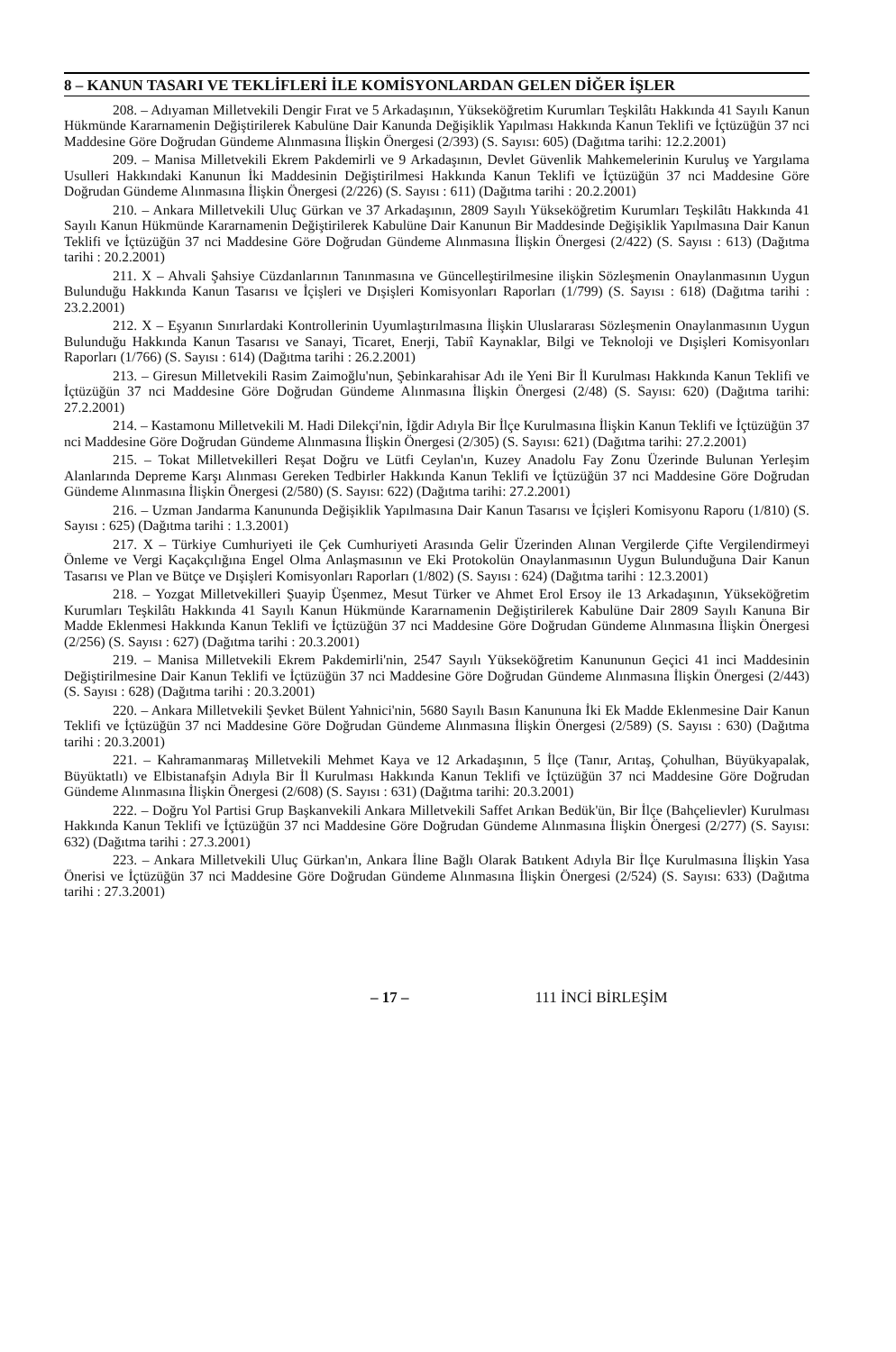8 – KANUN TASARI VE TEKLİFLERİ İLE KOMİSYONLARDAN GELEN DİĞER İŞLER
208. – Adıyaman Milletvekili Dengir Fırat ve 5 Arkadaşının, Yükseköğretim Kurumları Teşkilâtı Hakkında 41 Sayılı Kanun Hükmünde Kararnamenin Değiştirilerek Kabulüne Dair Kanunda Değişiklik Yapılması Hakkında Kanun Teklifi ve İçtüzüğün 37 nci Maddesine Göre Doğrudan Gündeme Alınmasına İlişkin Önergesi (2/393) (S. Sayısı: 605) (Dağıtma tarihi: 12.2.2001)
209. – Manisa Milletvekili Ekrem Pakdemirli ve 9 Arkadaşının, Devlet Güvenlik Mahkemelerinin Kuruluş ve Yargılama Usulleri Hakkındaki Kanunun İki Maddesinin Değiştirilmesi Hakkında Kanun Teklifi ve İçtüzüğün 37 nci Maddesine Göre Doğrudan Gündeme Alınmasına İlişkin Önergesi (2/226) (S. Sayısı : 611) (Dağıtma tarihi : 20.2.2001)
210. – Ankara Milletvekili Uluç Gürkan ve 37 Arkadaşının, 2809 Sayılı Yükseköğretim Kurumları Teşkilâtı Hakkında 41 Sayılı Kanun Hükmünde Kararnamenin Değiştirilerek Kabulüne Dair Kanunun Bir Maddesinde Değişiklik Yapılmasına Dair Kanun Teklifi ve İçtüzüğün 37 nci Maddesine Göre Doğrudan Gündeme Alınmasına İlişkin Önergesi (2/422) (S. Sayısı : 613) (Dağıtma tarihi : 20.2.2001)
211. X – Ahvali Şahsiye Cüzdanlarının Tanınmasına ve Güncelleştirilmesine ilişkin Sözleşmenin Onaylanmasının Uygun Bulunduğu Hakkında Kanun Tasarısı ve İçişleri ve Dışişleri Komisyonları Raporları (1/799) (S. Sayısı : 618) (Dağıtma tarihi : 23.2.2001)
212. X – Eşyanın Sınırlardaki Kontrollerinin Uyumlaştırılmasına İlişkin Uluslararası Sözleşmenin Onaylanmasının Uygun Bulunduğu Hakkında Kanun Tasarısı ve Sanayi, Ticaret, Enerji, Tabiî Kaynaklar, Bilgi ve Teknoloji ve Dışişleri Komisyonları Raporları (1/766) (S. Sayısı : 614) (Dağıtma tarihi : 26.2.2001)
213. – Giresun Milletvekili Rasim Zaimoğlu'nun, Şebinkarahisar Adı ile Yeni Bir İl Kurulması Hakkında Kanun Teklifi ve İçtüzüğün 37 nci Maddesine Göre Doğrudan Gündeme Alınmasına İlişkin Önergesi (2/48) (S. Sayısı: 620) (Dağıtma tarihi: 27.2.2001)
214. – Kastamonu Milletvekili M. Hadi Dilekçi'nin, İğdir Adıyla Bir İlçe Kurulmasına İlişkin Kanun Teklifi ve İçtüzüğün 37 nci Maddesine Göre Doğrudan Gündeme Alınmasına İlişkin Önergesi (2/305) (S. Sayısı: 621) (Dağıtma tarihi: 27.2.2001)
215. – Tokat Milletvekilleri Reşat Doğru ve Lütfi Ceylan'ın, Kuzey Anadolu Fay Zonu Üzerinde Bulunan Yerleşim Alanlarında Depreme Karşı Alınması Gereken Tedbirler Hakkında Kanun Teklifi ve İçtüzüğün 37 nci Maddesine Göre Doğrudan Gündeme Alınmasına İlişkin Önergesi (2/580) (S. Sayısı: 622) (Dağıtma tarihi: 27.2.2001)
216. – Uzman Jandarma Kanununda Değişiklik Yapılmasına Dair Kanun Tasarısı ve İçişleri Komisyonu Raporu (1/810) (S. Sayısı : 625) (Dağıtma tarihi : 1.3.2001)
217. X – Türkiye Cumhuriyeti ile Çek Cumhuriyeti Arasında Gelir Üzerinden Alınan Vergilerde Çifte Vergilendirmeyi Önleme ve Vergi Kaçakçılığına Engel Olma Anlaşmasının ve Eki Protokolün Onaylanmasının Uygun Bulunduğuna Dair Kanun Tasarısı ve Plan ve Bütçe ve Dışişleri Komisyonları Raporları (1/802) (S. Sayısı : 624) (Dağıtma tarihi : 12.3.2001)
218. – Yozgat Milletvekilleri Şuayip Üşenmez, Mesut Türker ve Ahmet Erol Ersoy ile 13 Arkadaşının, Yükseköğretim Kurumları Teşkilâtı Hakkında 41 Sayılı Kanun Hükmünde Kararnamenin Değiştirilerek Kabulüne Dair 2809 Sayılı Kanuna Bir Madde Eklenmesi Hakkında Kanun Teklifi ve İçtüzüğün 37 nci Maddesine Göre Doğrudan Gündeme Alınmasına İlişkin Önergesi (2/256) (S. Sayısı : 627) (Dağıtma tarihi : 20.3.2001)
219. – Manisa Milletvekili Ekrem Pakdemirli'nin, 2547 Sayılı Yükseköğretim Kanununun Geçici 41 inci Maddesinin Değiştirilmesine Dair Kanun Teklifi ve İçtüzüğün 37 nci Maddesine Göre Doğrudan Gündeme Alınmasına İlişkin Önergesi (2/443) (S. Sayısı : 628) (Dağıtma tarihi : 20.3.2001)
220. – Ankara Milletvekili Şevket Bülent Yahnici'nin, 5680 Sayılı Basın Kanununa İki Ek Madde Eklenmesine Dair Kanun Teklifi ve İçtüzüğün 37 nci Maddesine Göre Doğrudan Gündeme Alınmasına İlişkin Önergesi (2/589) (S. Sayısı : 630) (Dağıtma tarihi : 20.3.2001)
221. – Kahramanmaraş Milletvekili Mehmet Kaya ve 12 Arkadaşının, 5 İlçe (Tanır, Arıtaş, Çohulhan, Büyükyapalak, Büyüktatlı) ve Elbistanafşin Adıyla Bir İl Kurulması Hakkında Kanun Teklifi ve İçtüzüğün 37 nci Maddesine Göre Doğrudan Gündeme Alınmasına İlişkin Önergesi (2/608) (S. Sayısı : 631) (Dağıtma tarihi: 20.3.2001)
222. – Doğru Yol Partisi Grup Başkanvekili Ankara Milletvekili Saffet Arıkan Bedük'ün, Bir İlçe (Bahçelievler) Kurulması Hakkında Kanun Teklifi ve İçtüzüğün 37 nci Maddesine Göre Doğrudan Gündeme Alınmasına İlişkin Önergesi (2/277) (S. Sayısı: 632) (Dağıtma tarihi : 27.3.2001)
223. – Ankara Milletvekili Uluç Gürkan'ın, Ankara İline Bağlı Olarak Batıkent Adıyla Bir İlçe Kurulmasına İlişkin Yasa Önerisi ve İçtüzüğün 37 nci Maddesine Göre Doğrudan Gündeme Alınmasına İlişkin Önergesi (2/524) (S. Sayısı: 633) (Dağıtma tarihi : 27.3.2001)
– 17 – 111 İNCİ BİRLEŞİM